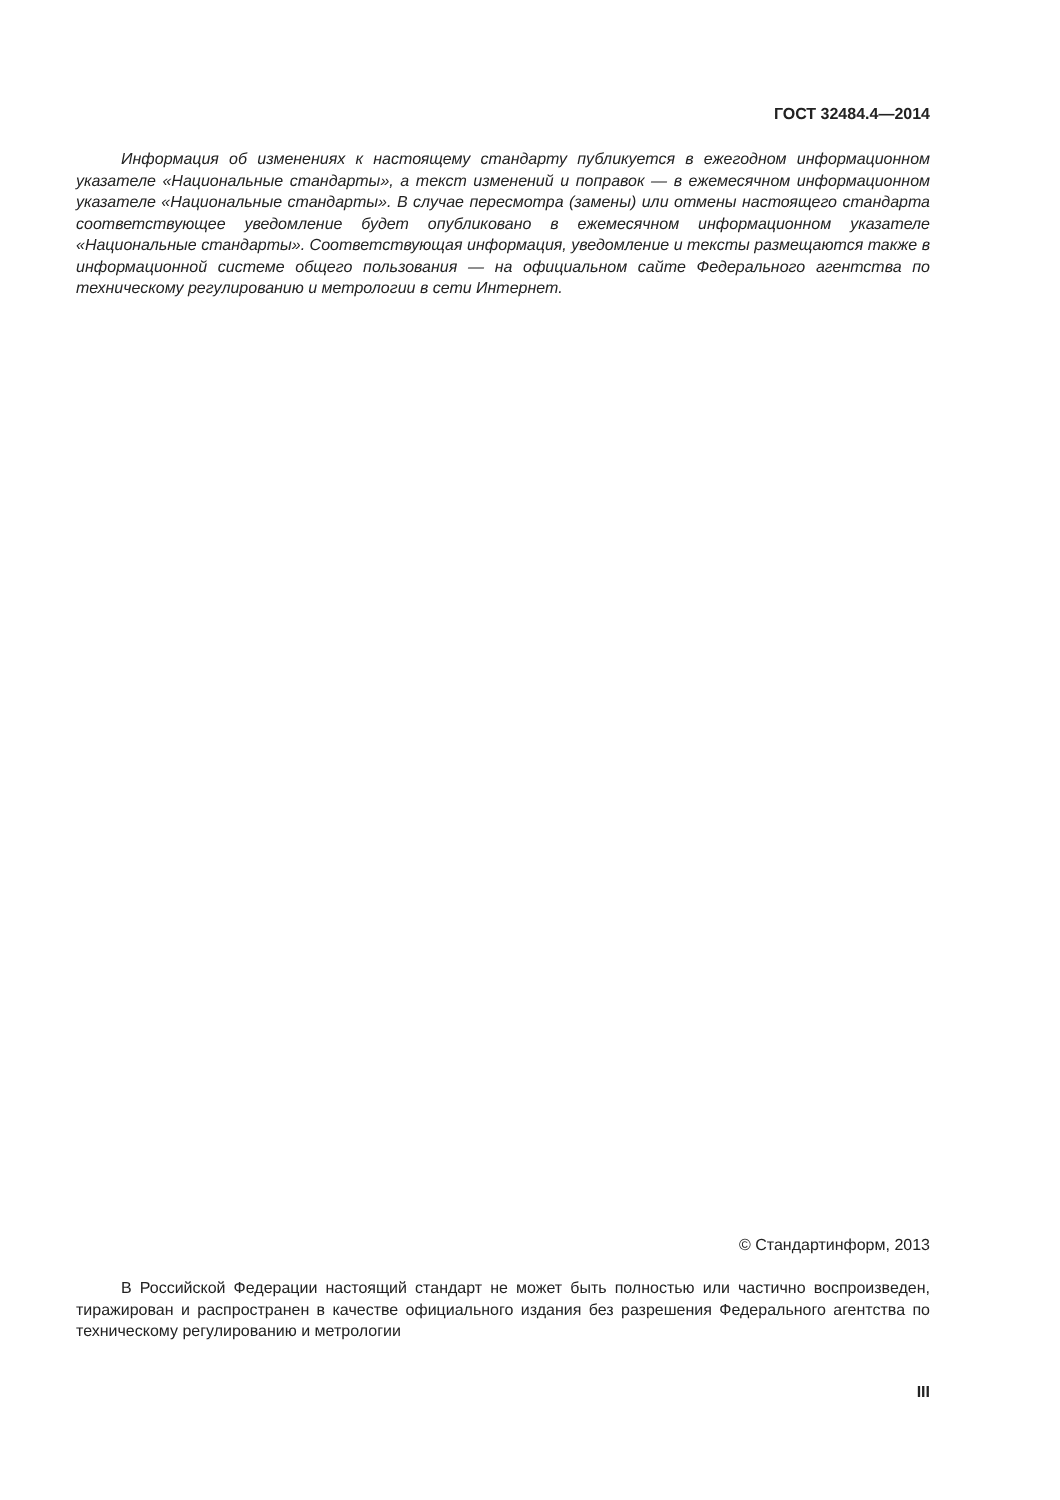ГОСТ 32484.4—2014
Информация об изменениях к настоящему стандарту публикуется в ежегодном информационном указателе «Национальные стандарты», а текст изменений и поправок — в ежемесячном информационном указателе «Национальные стандарты». В случае пересмотра (замены) или отмены настоящего стандарта соответствующее уведомление будет опубликовано в ежемесячном информационном указателе «Национальные стандарты». Соответствующая информация, уведомление и тексты размещаются также в информационной системе общего пользования — на официальном сайте Федерального агентства по техническому регулированию и метрологии в сети Интернет.
© Стандартинформ, 2013
В Российской Федерации настоящий стандарт не может быть полностью или частично воспроизведен, тиражирован и распространен в качестве официального издания без разрешения Федерального агентства по техническому регулированию и метрологии
III